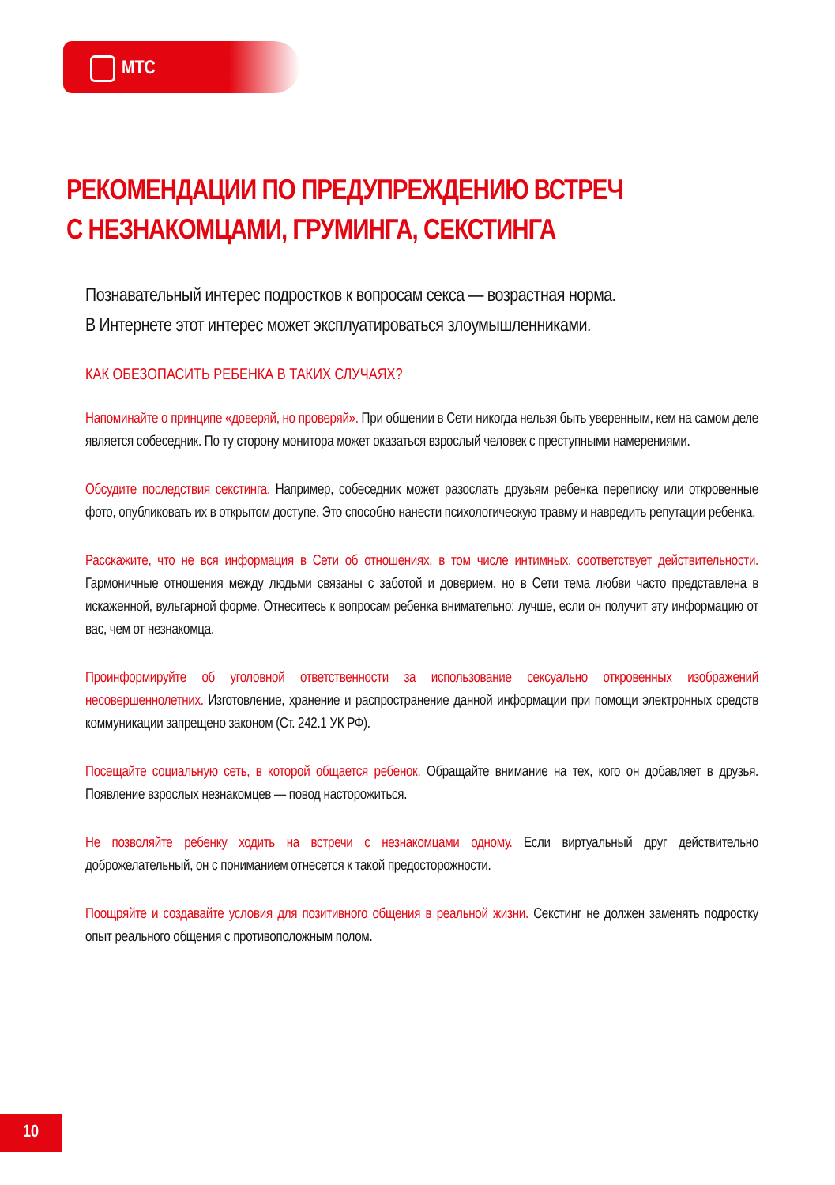МТС
РЕКОМЕНДАЦИИ ПО ПРЕДУПРЕЖДЕНИЮ ВСТРЕЧ
С НЕЗНАКОМЦАМИ, ГРУМИНГА, СЕКСТИНГА
Познавательный интерес подростков к вопросам секса — возрастная норма.
В Интернете этот интерес может эксплуатироваться злоумышленниками.
КАК ОБЕЗОПАСИТЬ РЕБЕНКА В ТАКИХ СЛУЧАЯХ?
Напоминайте о принципе «доверяй, но проверяй». При общении в Сети никогда нельзя быть уверенным, кем на самом деле является собеседник. По ту сторону монитора может оказаться взрослый человек с преступными намерениями.
Обсудите последствия секстинга. Например, собеседник может разослать друзьям ребенка переписку или откровенные фото, опубликовать их в открытом доступе. Это способно нанести психологическую травму и навредить репутации ребенка.
Расскажите, что не вся информация в Сети об отношениях, в том числе интимных, соответствует действительности. Гармоничные отношения между людьми связаны с заботой и доверием, но в Сети тема любви часто представлена в искаженной, вульгарной форме. Отнеситесь к вопросам ребенка внимательно: лучше, если он получит эту информацию от вас, чем от незнакомца.
Проинформируйте об уголовной ответственности за использование сексуально откровенных изображений несовершеннолетних. Изготовление, хранение и распространение данной информации при помощи электронных средств коммуникации запрещено законом (Ст. 242.1 УК РФ).
Посещайте социальную сеть, в которой общается ребенок. Обращайте внимание на тех, кого он добавляет в друзья. Появление взрослых незнакомцев — повод насторожиться.
Не позволяйте ребенку ходить на встречи с незнакомцами одному. Если виртуальный друг действительно доброжелательный, он с пониманием отнесется к такой предосторожности.
Поощряйте и создавайте условия для позитивного общения в реальной жизни. Секстинг не должен заменять подростку опыт реального общения с противоположным полом.
10